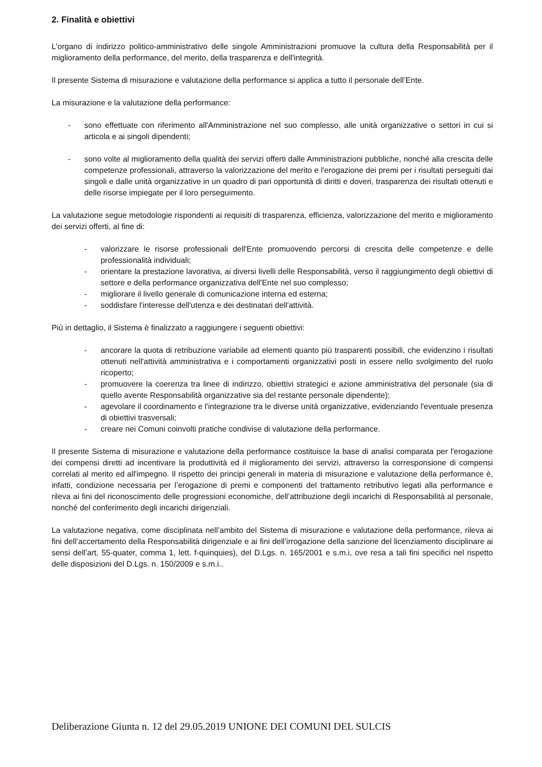2. Finalità e obiettivi
L'organo di indirizzo politico-amministrativo delle singole Amministrazioni promuove la cultura della Responsabilità per il miglioramento della performance, del merito, della trasparenza e dell'integrità.
Il presente Sistema di misurazione e valutazione della performance si applica a tutto il personale dell’Ente.
La misurazione e la valutazione della performance:
- sono effettuate con riferimento all'Amministrazione nel suo complesso, alle unità organizzative o settori in cui si articola e ai singoli dipendenti;
- sono volte al miglioramento della qualità dei servizi offerti dalle Amministrazioni pubbliche, nonché alla crescita delle competenze professionali, attraverso la valorizzazione del merito e l'erogazione dei premi per i risultati perseguiti dai singoli e dalle unità organizzative in un quadro di pari opportunità di diritti e doveri, trasparenza dei risultati ottenuti e delle risorse impiegate per il loro perseguimento.
La valutazione segue metodologie rispondenti ai requisiti di trasparenza, efficienza, valorizzazione del merito e miglioramento dei servizi offerti, al fine di:
- valorizzare le risorse professionali dell'Ente promuovendo percorsi di crescita delle competenze e delle professionalità individuali;
- orientare la prestazione lavorativa, ai diversi livelli delle Responsabilità, verso il raggiungimento degli obiettivi di settore e della performance organizzativa dell'Ente nel suo complesso;
- migliorare il livello generale di comunicazione interna ed esterna;
- soddisfare l'interesse dell'utenza e dei destinatari dell'attività.
Più in dettaglio, il Sistema è finalizzato a raggiungere i seguenti obiettivi:
- ancorare la quota di retribuzione variabile ad elementi quanto più trasparenti possibili, che evidenzino i risultati ottenuti nell'attività amministrativa e i comportamenti organizzativi posti in essere nello svolgimento del ruolo ricoperto;
- promuovere la coerenza tra linee di indirizzo, obiettivi strategici e azione amministrativa del personale (sia di quello avente Responsabilità organizzative sia del restante personale dipendente);
- agevolare il coordinamento e l'integrazione tra le diverse unità organizzative, evidenziando l'eventuale presenza di obiettivi trasversali;
- creare nei Comuni coinvolti pratiche condivise di valutazione della performance.
Il presente Sistema di misurazione e valutazione della performance costituisce la base di analisi comparata per l'erogazione dei compensi diretti ad incentivare la produttività ed il miglioramento dei servizi, attraverso la corresponsione di compensi correlati al merito ed all'impegno. Il rispetto dei principi generali in materia di misurazione e valutazione della performance è, infatti, condizione necessaria per l’erogazione di premi e componenti del trattamento retributivo legati alla performance e rileva ai fini del riconoscimento delle progressioni economiche, dell’attribuzione degli incarichi di Responsabilità al personale, nonché del conferimento degli incarichi dirigenziali.
La valutazione negativa, come disciplinata nell’ambito del Sistema di misurazione e valutazione della performance, rileva ai fini dell’accertamento della Responsabilità dirigenziale e ai fini dell’irrogazione della sanzione del licenziamento disciplinare ai sensi dell’art. 55-quater, comma 1, lett. f-quinquies), del D.Lgs. n. 165/2001 e s.m.i, ove resa a tali fini specifici nel rispetto delle disposizioni del D.Lgs. n. 150/2009 e s.m.i..
Deliberazione Giunta n. 12 del 29.05.2019 UNIONE DEI COMUNI DEL SULCIS